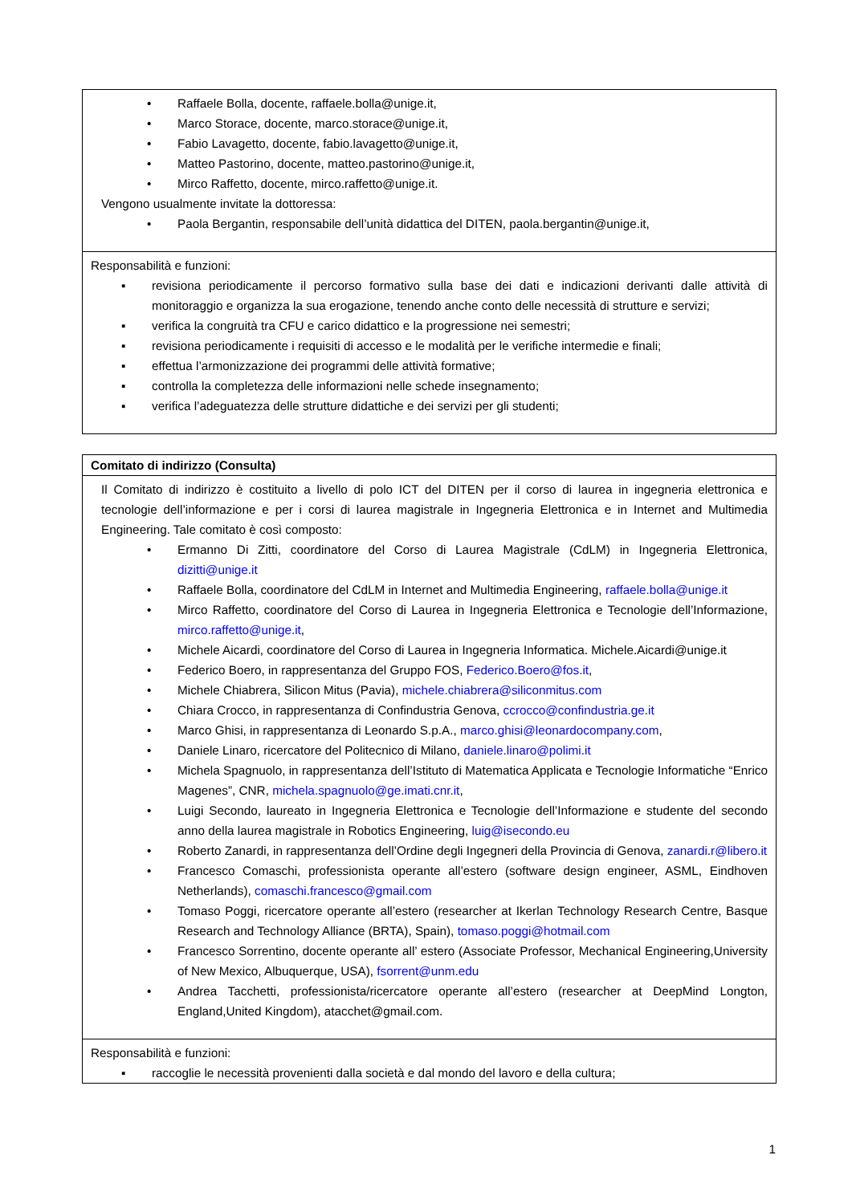| • Raffaele Bolla, docente, raffaele.bolla@unige.it, • Marco Storace, docente, marco.storace@unige.it, • Fabio Lavagetto, docente, fabio.lavagetto@unige.it, • Matteo Pastorino, docente, matteo.pastorino@unige.it, • Mirco Raffetto, docente, mirco.raffetto@unige.it. Vengono usualmente invitate la dottoressa: • Paola Bergantin, responsabile dell’unità didattica del DITEN, paola.bergantin@unige.it, |
| Responsabilità e funzioni: ▪ revisiona periodicamente il percorso formativo sulla base dei dati e indicazioni derivanti dalle attività di monitoraggio e organizza la sua erogazione, tenendo anche conto delle necessità di strutture e servizi; ▪ verifica la congruità tra CFU e carico didattico e la progressione nei semestri; ▪ revisiona periodicamente i requisiti di accesso e le modalità per le verifiche intermedie e finali; ▪ effettua l’armonizzazione dei programmi delle attività formative; ▪ controlla la completezza delle informazioni nelle schede insegnamento; ▪ verifica l’adeguatezza delle strutture didattiche e dei servizi per gli studenti; |
| Comitato di indirizzo (Consulta) |
| Il Comitato di indirizzo è costituito a livello di polo ICT del DITEN per il corso di laurea in ingegneria elettronica e tecnologie dell’informazione e per i corsi di laurea magistrale in Ingegneria Elettronica e in Internet and Multimedia Engineering. Tale comitato è così composto: • Ermanno Di Zitti, coordinatore del Corso di Laurea Magistrale (CdLM) in Ingegneria Elettronica, dizitti@unige.it • Raffaele Bolla, coordinatore del CdLM in Internet and Multimedia Engineering, raffaele.bolla@unige.it • Mirco Raffetto, coordinatore del Corso di Laurea in Ingegneria Elettronica e Tecnologie dell’Informazione, mirco.raffetto@unige.it , • Michele Aicardi, coordinatore del Corso di Laurea in Ingegneria Informatica. Michele.Aicardi@unige.it • Federico Boero, in rappresentanza del Gruppo FOS, Federico.Boero@fos.it , • Michele Chiabrera, Silicon Mitus (Pavia), michele.chiabrera@siliconmitus.com • Chiara Crocco, in rappresentanza di Confindustria Genova, ccrocco@confindustria.ge.it • Marco Ghisi, in rappresentanza di Leonardo S.p.A., marco.ghisi@leonardocompany.com , • Daniele Linaro, ricercatore del Politecnico di Milano, daniele.linaro@polimi.it • Michela Spagnuolo, in rappresentanza dell’Istituto di Matematica Applicata e Tecnologie Informatiche “Enrico Magenes”, CNR, michela.spagnuolo@ge.imati.cnr.it , • Luigi Secondo, laureato in Ingegneria Elettronica e Tecnologie dell’Informazione e studente del secondo anno della laurea magistrale in Robotics Engineering, luig@isecondo.eu • Roberto Zanardi, in rappresentanza dell’Ordine degli Ingegneri della Provincia di Genova, zanardi.r@libero.it • Francesco Comaschi, professionista operante all’estero (software design engineer, ASML, Eindhoven Netherlands), comaschi.francesco@gmail.com • Tomaso Poggi, ricercatore operante all’estero (researcher at Ikerlan Technology Research Centre, Basque Research and Technology Alliance (BRTA), Spain), tomaso.poggi@hotmail.com • Francesco Sorrentino, docente operante all’ estero (Associate Professor, Mechanical Engineering,University of New Mexico, Albuquerque, USA), fsorrent@unm.edu • Andrea Tacchetti, professionista/ricercatore operante all’estero (researcher at DeepMind Longton, England,United Kingdom), atacchet@gmail.com. |
| Responsabilità e funzioni: ▪ raccoglie le necessità provenienti dalla società e dal mondo del lavoro e della cultura; |
1